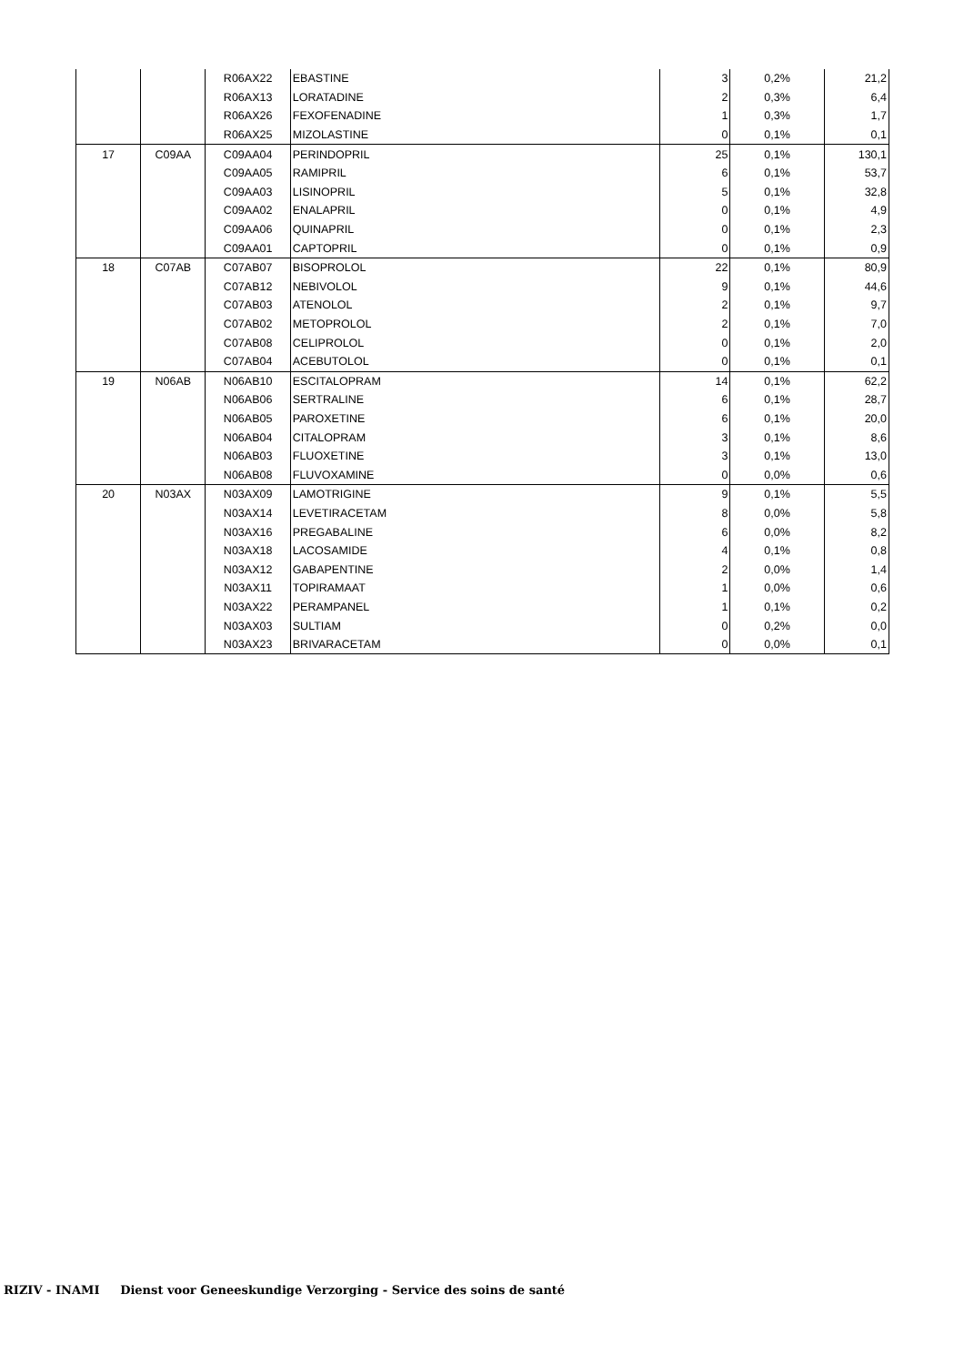| | | R06AX22 | EBASTINE | 3 | 0,2% | 21,2 |
| | | R06AX13 | LORATADINE | 2 | 0,3% | 6,4 |
| | | R06AX26 | FEXOFENADINE | 1 | 0,3% | 1,7 |
| | | R06AX25 | MIZOLASTINE | 0 | 0,1% | 0,1 |
| 17 | C09AA | C09AA04 | PERINDOPRIL | 25 | 0,1% | 130,1 |
| | | C09AA05 | RAMIPRIL | 6 | 0,1% | 53,7 |
| | | C09AA03 | LISINOPRIL | 5 | 0,1% | 32,8 |
| | | C09AA02 | ENALAPRIL | 0 | 0,1% | 4,9 |
| | | C09AA06 | QUINAPRIL | 0 | 0,1% | 2,3 |
| | | C09AA01 | CAPTOPRIL | 0 | 0,1% | 0,9 |
| 18 | C07AB | C07AB07 | BISOPROLOL | 22 | 0,1% | 80,9 |
| | | C07AB12 | NEBIVOLOL | 9 | 0,1% | 44,6 |
| | | C07AB03 | ATENOLOL | 2 | 0,1% | 9,7 |
| | | C07AB02 | METOPROLOL | 2 | 0,1% | 7,0 |
| | | C07AB08 | CELIPROLOL | 0 | 0,1% | 2,0 |
| | | C07AB04 | ACEBUTOLOL | 0 | 0,1% | 0,1 |
| 19 | N06AB | N06AB10 | ESCITALOPRAM | 14 | 0,1% | 62,2 |
| | | N06AB06 | SERTRALINE | 6 | 0,1% | 28,7 |
| | | N06AB05 | PAROXETINE | 6 | 0,1% | 20,0 |
| | | N06AB04 | CITALOPRAM | 3 | 0,1% | 8,6 |
| | | N06AB03 | FLUOXETINE | 3 | 0,1% | 13,0 |
| | | N06AB08 | FLUVOXAMINE | 0 | 0,0% | 0,6 |
| 20 | N03AX | N03AX09 | LAMOTRIGINE | 9 | 0,1% | 5,5 |
| | | N03AX14 | LEVETIRACETAM | 8 | 0,0% | 5,8 |
| | | N03AX16 | PREGABALINE | 6 | 0,0% | 8,2 |
| | | N03AX18 | LACOSAMIDE | 4 | 0,1% | 0,8 |
| | | N03AX12 | GABAPENTINE | 2 | 0,0% | 1,4 |
| | | N03AX11 | TOPIRAMAAT | 1 | 0,0% | 0,6 |
| | | N03AX22 | PERAMPANEL | 1 | 0,1% | 0,2 |
| | | N03AX03 | SULTIAM | 0 | 0,2% | 0,0 |
| | | N03AX23 | BRIVARACETAM | 0 | 0,0% | 0,1 |
RIZIV - INAMI Dienst voor Geneeskundige Verzorging - Service des soins de santé